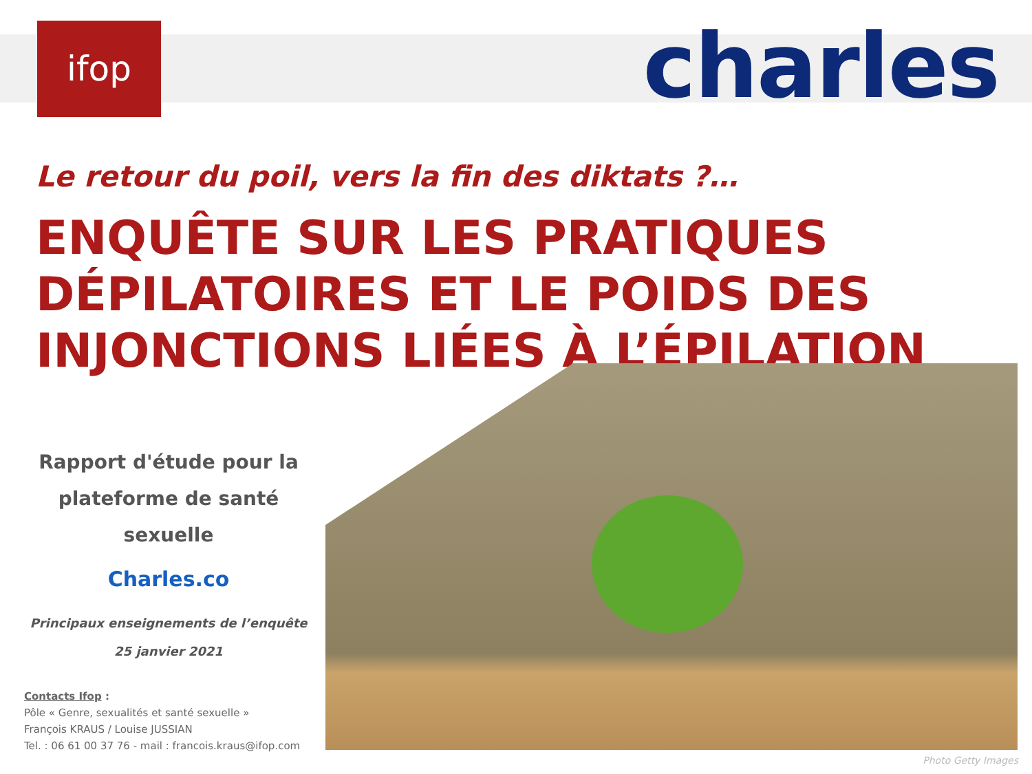ifop charles
Le retour du poil, vers la fin des diktats ?…
ENQUÊTE SUR LES PRATIQUES DÉPILATOIRES ET LE POIDS DES INJONCTIONS LIÉES À L’ÉPILATION
Rapport d'étude pour la
plateforme de santé sexuelle
Charles.co
Principaux enseignements de l’enquête
25 janvier 2021
Contacts Ifop :
Pôle « Genre, sexualités et santé sexuelle »
François KRAUS / Louise JUSSIAN
Tel. : 06 61 00 37 76 - mail : francois.kraus@ifop.com
Photo Getty Images